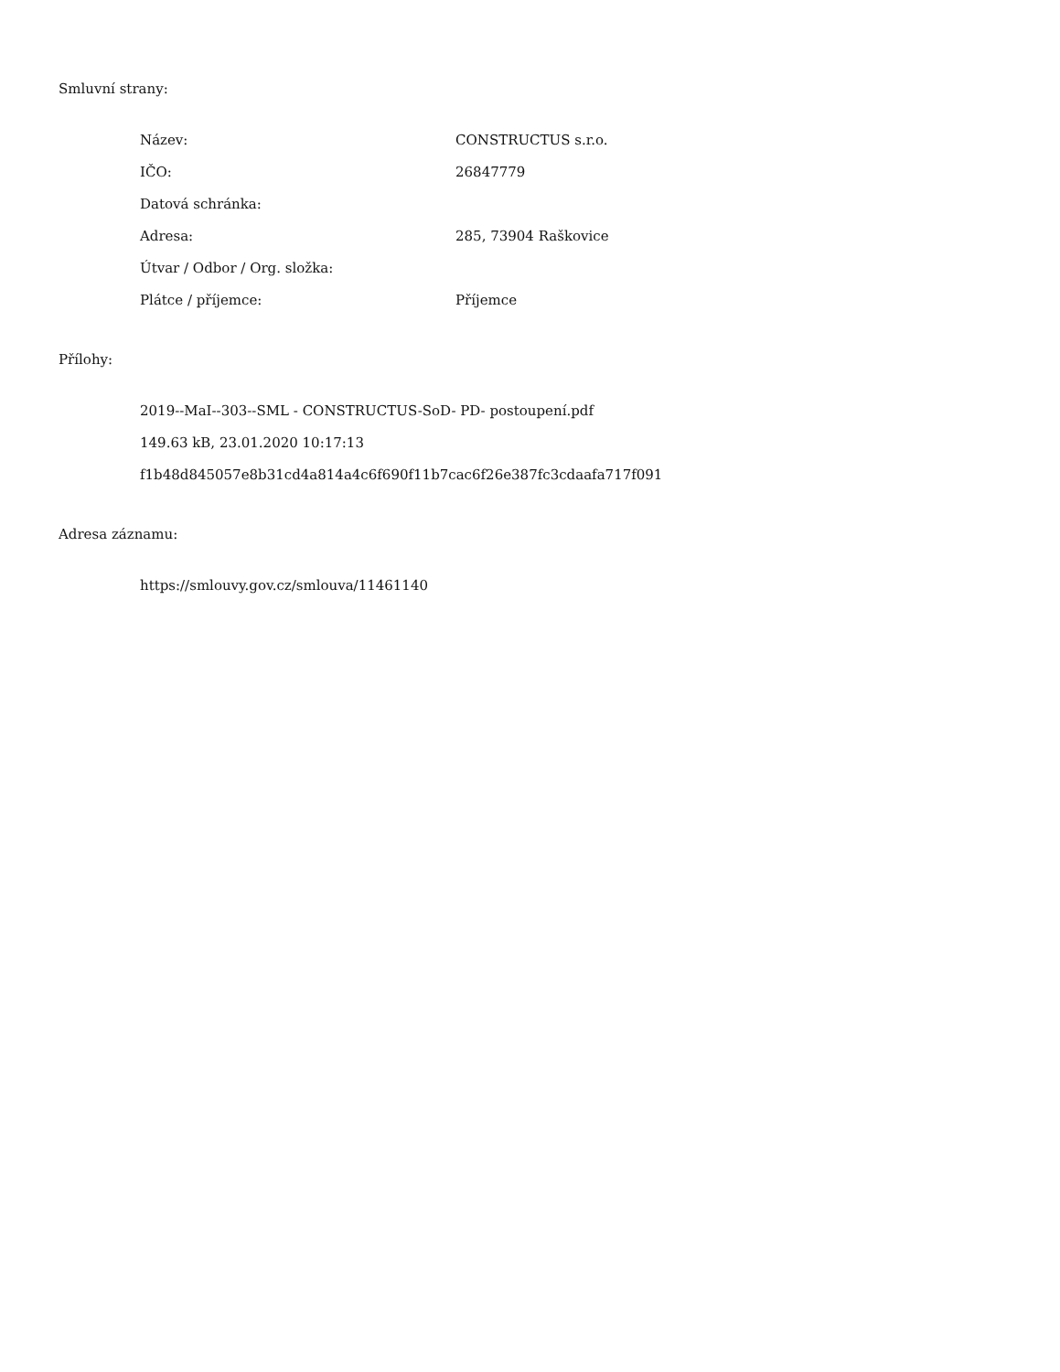Smluvní strany:
| Název: | CONSTRUCTUS s.r.o. |
| IČO: | 26847779 |
| Datová schránka: | |
| Adresa: | 285, 73904 Raškovice |
| Útvar / Odbor / Org. složka: | |
| Plátce / příjemce: | Příjemce |
Přílohy:
2019--MaI--303--SML - CONSTRUCTUS-SoD- PD- postoupení.pdf
149.63 kB, 23.01.2020 10:17:13
f1b48d845057e8b31cd4a814a4c6f690f11b7cac6f26e387fc3cdaafa717f091
Adresa záznamu:
https://smlouvy.gov.cz/smlouva/11461140